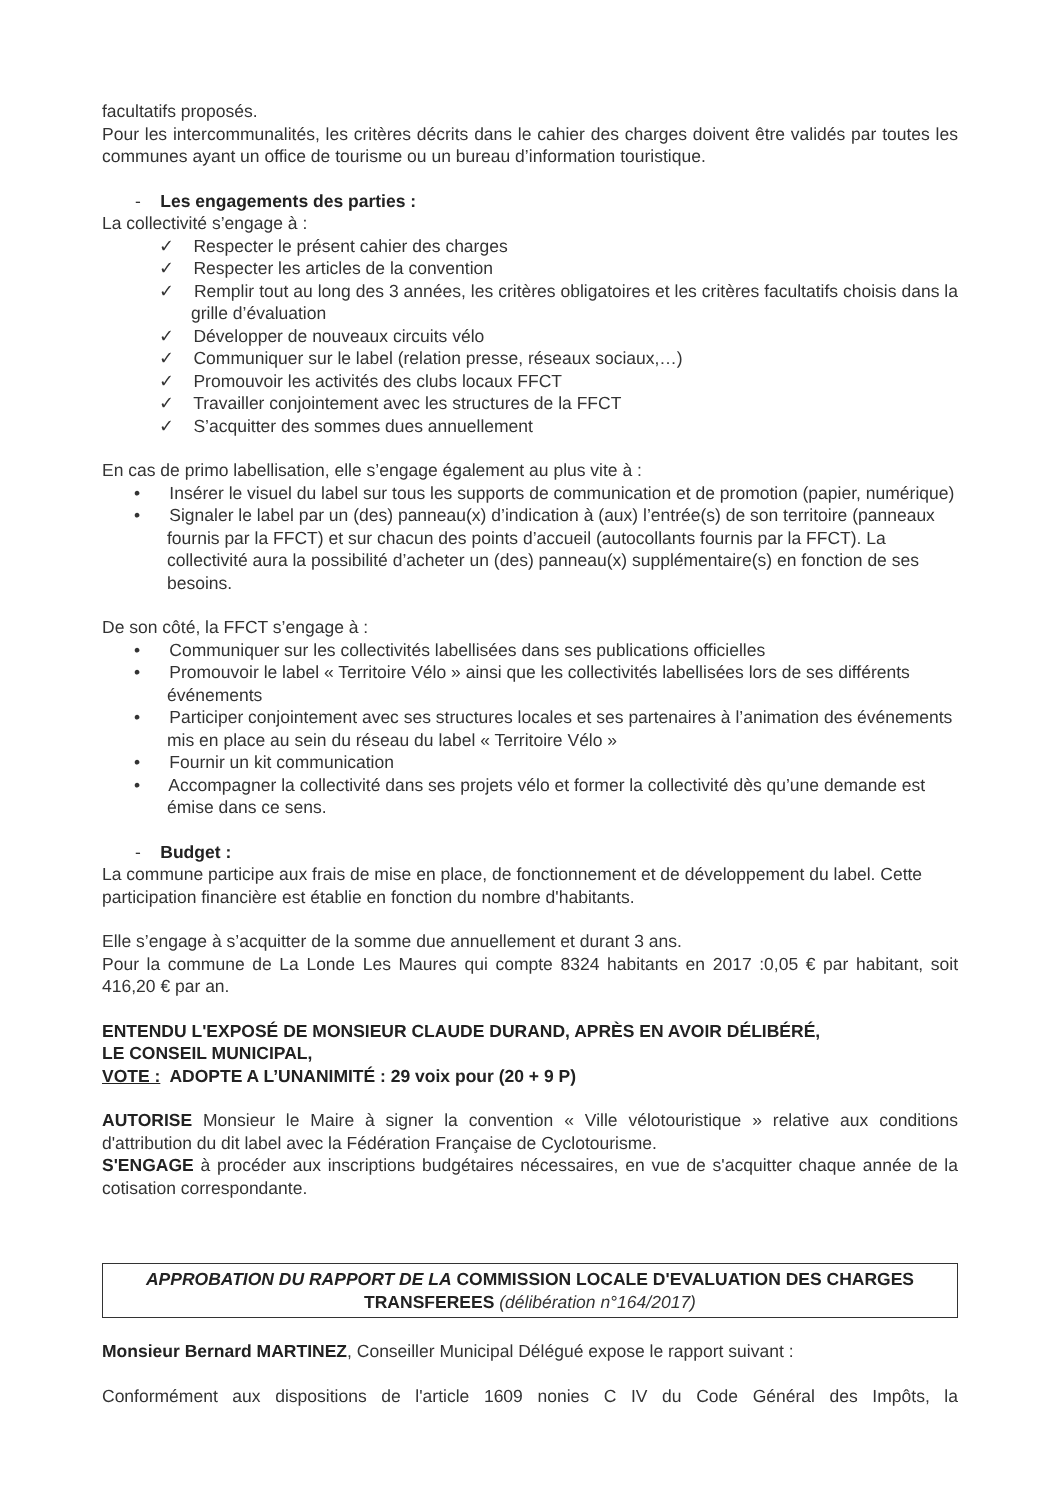facultatifs proposés.
Pour les intercommunalités, les critères décrits dans le cahier des charges doivent être validés par toutes les communes ayant un office de tourisme ou un bureau d’information touristique.
- Les engagements des parties :
La collectivité s’engage à :
✓ Respecter le présent cahier des charges
✓ Respecter les articles de la convention
✓ Remplir tout au long des 3 années, les critères obligatoires et les critères facultatifs choisis dans la grille d’évaluation
✓ Développer de nouveaux circuits vélo
✓ Communiquer sur le label (relation presse, réseaux sociaux,…)
✓ Promouvoir les activités des clubs locaux FFCT
✓ Travailler conjointement avec les structures de la FFCT
✓ S’acquitter des sommes dues annuellement
En cas de primo labellisation, elle s’engage également au plus vite à :
• Insérer le visuel du label sur tous les supports de communication et de promotion (papier, numérique)
• Signaler le label par un (des) panneau(x) d’indication à (aux) l’entrée(s) de son territoire (panneaux fournis par la FFCT) et sur chacun des points d’accueil (autocollants fournis par la FFCT). La collectivité aura la possibilité d’acheter un (des) panneau(x) supplémentaire(s) en fonction de ses besoins.
De son côté, la FFCT s’engage à :
• Communiquer sur les collectivités labellisées dans ses publications officielles
• Promouvoir le label « Territoire Vélo » ainsi que les collectivités labellisées lors de ses différents événements
• Participer conjointement avec ses structures locales et ses partenaires à l’animation des événements mis en place au sein du réseau du label « Territoire Vélo »
• Fournir un kit communication
• Accompagner la collectivité dans ses projets vélo et former la collectivité dès qu’une demande est émise dans ce sens.
- Budget :
La commune participe aux frais de mise en place, de fonctionnement et de développement du label. Cette participation financière est établie en fonction du nombre d'habitants.
Elle s’engage à s’acquitter de la somme due annuellement et durant 3 ans.
Pour la commune de La Londe Les Maures qui compte 8324 habitants en 2017 :0,05 € par habitant, soit 416,20 € par an.
ENTENDU L'EXPOSÉ DE MONSIEUR CLAUDE DURAND, APRÈS EN AVOIR DÉLIBÉRÉ,
LE CONSEIL MUNICIPAL,
VOTE : ADOPTE A L’UNANIMITÉ : 29 voix pour (20 + 9 P)
AUTORISE Monsieur le Maire à signer la convention « Ville vélotouristique » relative aux conditions d'attribution du dit label avec la Fédération Française de Cyclotourisme.
S'ENGAGE à procéder aux inscriptions budgétaires nécessaires, en vue de s'acquitter chaque année de la cotisation correspondante.
APPROBATION DU RAPPORT DE LA COMMISSION LOCALE D'EVALUATION DES CHARGES TRANSFEREES (délibération n°164/2017)
Monsieur Bernard MARTINEZ, Conseiller Municipal Délégué expose le rapport suivant :
Conformément aux dispositions de l'article 1609 nonies C IV du Code Général des Impôts, la